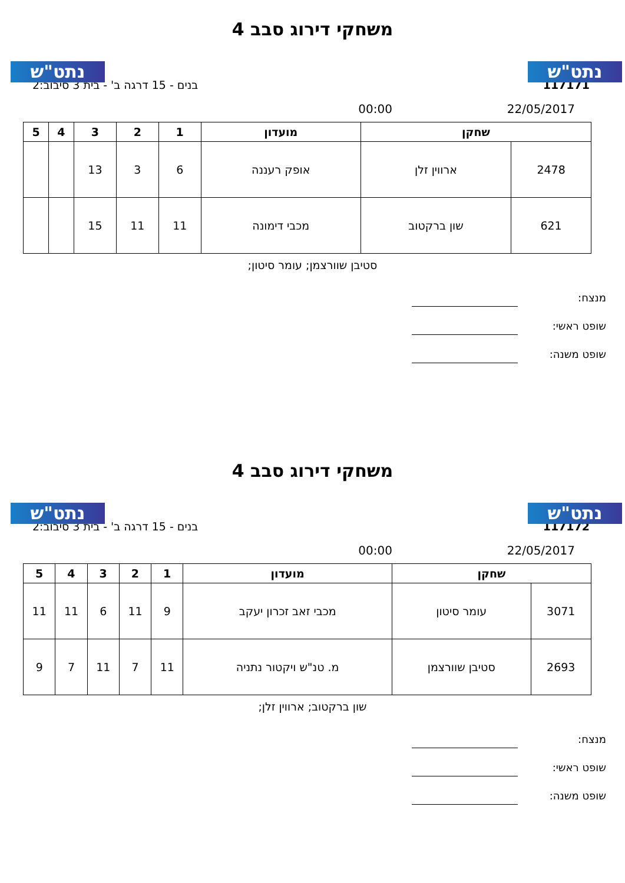נתט"ש נתט"ש
משחקי דירוג סבב 4
117171 בנים - 15 דרגה ב' - בית 3 סיבוב:2
22/05/2017 00:00
| שחקן | | מועדון | 1 | 2 | 3 | 4 | 5 |
| --- | --- | --- | --- | --- | --- | --- | --- |
| 2478 | ארווין זלן | אופק רעננה | 6 | 3 | 13 | | |
| 621 | שון ברקטוב | מכבי דימונה | 11 | 11 | 15 | | |
סטיבן שוורצמן; עומר סיטון;
מנצח:
שופט ראשי:
שופט משנה:
נתט"ש נתט"ש
משחקי דירוג סבב 4
117172 בנים - 15 דרגה ב' - בית 3 סיבוב:2
22/05/2017 00:00
| שחקן | | מועדון | 1 | 2 | 3 | 4 | 5 |
| --- | --- | --- | --- | --- | --- | --- | --- |
| 3071 | עומר סיטון | מכבי זאב זכרון יעקב | 9 | 11 | 6 | 11 | 11 |
| 2693 | סטיבן שוורצמן | מ. טנ"ש ויקטור נתניה | 11 | 7 | 11 | 7 | 9 |
שון ברקטוב; ארווין זלן;
מנצח:
שופט ראשי:
שופט משנה: